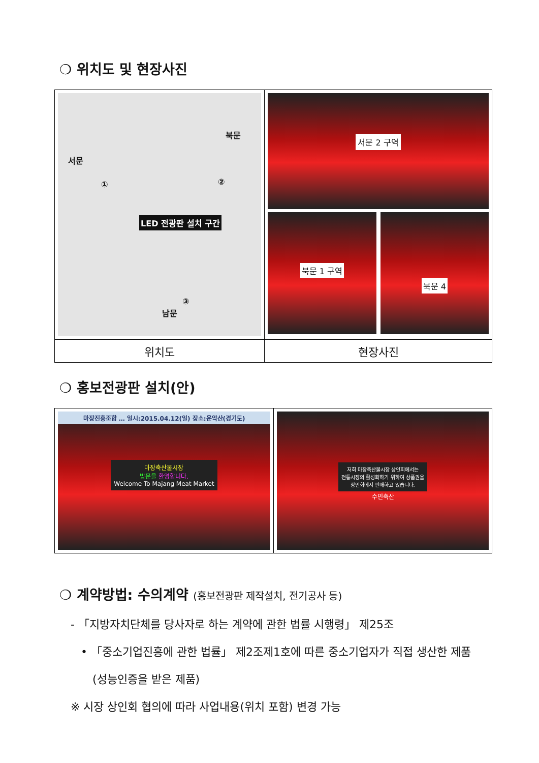❍ 위치도 및 현장사진
| 서문 북문 남문 LED 전광판 설치 구간 ① ② ③ | 서문 2 구역 북문 1 구역 북문 4 |
| 위치도 | 현장사진 |
❍ 홍보전광판 설치(안)
| 마장진흥조합 … 일시:2015.04.12(일) 장소:운악산(경기도) 마장축산물시장 방문을 환영합니다. Welcome To Majang Meat Market | 저희 마장축산물시장 상인회에서는 전통시장의 활성화하기 위하여 상품권을 상인회에서 판매하고 있습니다. 수민축산 |
❍ 계약방법: 수의계약 (홍보전광판 제작설치, 전기공사 등)
- 「지방자치단체를 당사자로 하는 계약에 관한 법률 시행령」 제25조
• 「중소기업진흥에 관한 법률」 제2조제1호에 따른 중소기업자가 직접 생산한 제품
(성능인증을 받은 제품)
※ 시장 상인회 협의에 따라 사업내용(위치 포함) 변경 가능